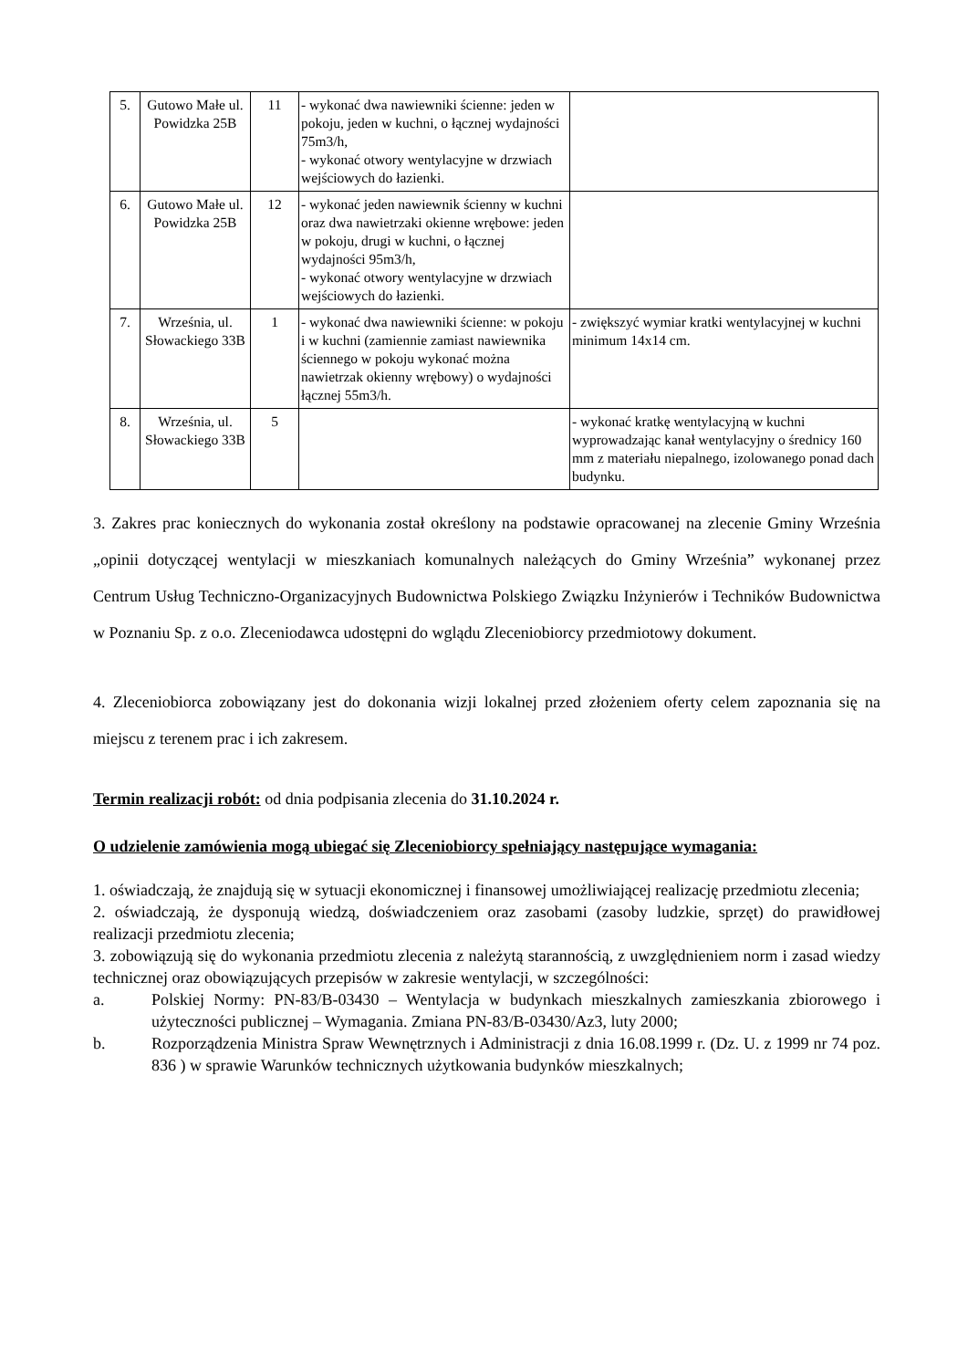| 5. | Gutowo Małe ul. Powidzka 25B | 11 | - wykonać dwa nawiewniki ścienne: jeden w pokoju, jeden w kuchni, o łącznej wydajności 75m3/h, - wykonać otwory wentylacyjne w drzwiach wejściowych do łazienki. | |
| 6. | Gutowo Małe ul. Powidzka 25B | 12 | - wykonać jeden nawiewnik ścienny w kuchni oraz dwa nawietrzaki okienne wrębowe: jeden w pokoju, drugi w kuchni, o łącznej wydajności 95m3/h, - wykonać otwory wentylacyjne w drzwiach wejściowych do łazienki. | |
| 7. | Września, ul. Słowackiego 33B | 1 | - wykonać dwa nawiewniki ścienne: w pokoju i w kuchni (zamiennie zamiast nawiewnika ściennego w pokoju wykonać można nawietrzak okienny wrębowy) o wydajności łącznej 55m3/h. | - zwiększyć wymiar kratki wentylacyjnej w kuchni minimum 14x14 cm. |
| 8. | Września, ul. Słowackiego 33B | 5 | | - wykonać kratkę wentylacyjną w kuchni wyprowadzając kanał wentylacyjny o średnicy 160 mm z materiału niepalnego, izolowanego ponad dach budynku. |
3. Zakres prac koniecznych do wykonania został określony na podstawie opracowanej na zlecenie Gminy Września „opinii dotyczącej wentylacji w mieszkaniach komunalnych należących do Gminy Września” wykonanej przez Centrum Usług Techniczno-Organizacyjnych Budownictwa Polskiego Związku Inżynierów i Techników Budownictwa w Poznaniu Sp. z o.o. Zleceniodawca udostępni do wglądu Zleceniobiorcy przedmiotowy dokument.
4. Zleceniobiorca zobowiązany jest do dokonania wizji lokalnej przed złożeniem oferty celem zapoznania się na miejscu z terenem prac i ich zakresem.
Termin realizacji robót: od dnia podpisania zlecenia do 31.10.2024 r.
O udzielenie zamówienia mogą ubiegać się Zleceniobiorcy spełniający następujące wymagania:
1. oświadczają, że znajdują się w sytuacji ekonomicznej i finansowej umożliwiającej realizację przedmiotu zlecenia;
2. oświadczają, że dysponują wiedzą, doświadczeniem oraz zasobami (zasoby ludzkie, sprzęt) do prawidłowej realizacji przedmiotu zlecenia;
3. zobowiązują się do wykonania przedmiotu zlecenia z należytą starannością, z uwzględnieniem norm i zasad wiedzy technicznej oraz obowiązujących przepisów w zakresie wentylacji, w szczególności:
a. Polskiej Normy: PN-83/B-03430 – Wentylacja w budynkach mieszkalnych zamieszkania zbiorowego i użyteczności publicznej – Wymagania. Zmiana PN-83/B-03430/Az3, luty 2000;
b. Rozporządzenia Ministra Spraw Wewnętrznych i Administracji z dnia 16.08.1999 r. (Dz. U. z 1999 nr 74 poz. 836 ) w sprawie Warunków technicznych użytkowania budynków mieszkalnych;